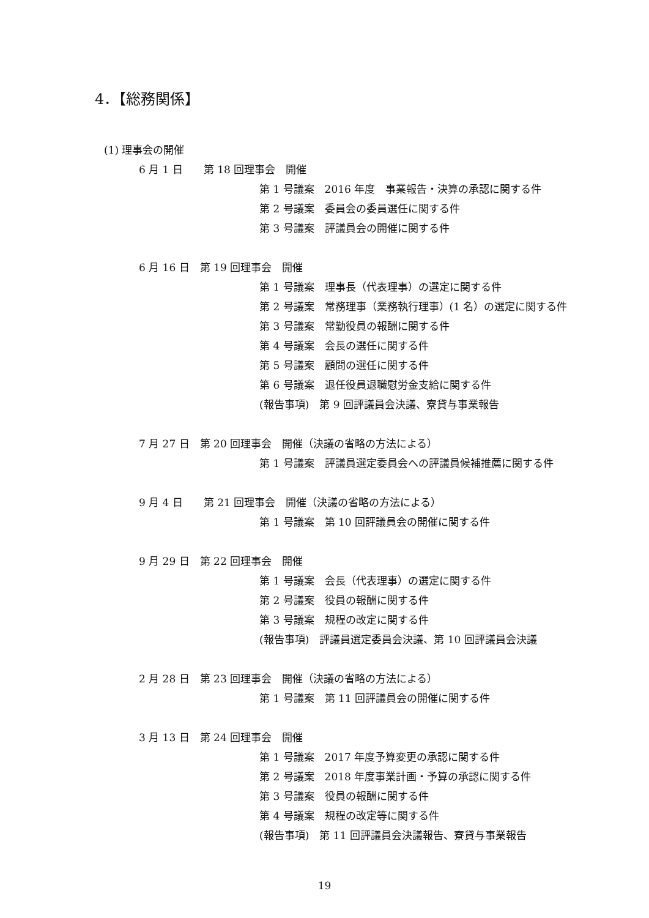4．【総務関係】
(1) 理事会の開催
6 月 1 日　　第 18 回理事会　開催
第 1 号議案　2016 年度　事業報告・決算の承認に関する件
第 2 号議案　委員会の委員選任に関する件
第 3 号議案　評議員会の開催に関する件
6 月 16 日　第 19 回理事会　開催
第 1 号議案　理事長（代表理事）の選定に関する件
第 2 号議案　常務理事（業務執行理事）(1 名）の選定に関する件
第 3 号議案　常勤役員の報酬に関する件
第 4 号議案　会長の選任に関する件
第 5 号議案　顧問の選任に関する件
第 6 号議案　退任役員退職慰労金支給に関する件
(報告事項)　第 9 回評議員会決議、寮貸与事業報告
7 月 27 日　第 20 回理事会　開催（決議の省略の方法による）
第 1 号議案　評議員選定委員会への評議員候補推薦に関する件
9 月 4 日　　第 21 回理事会　開催（決議の省略の方法による）
第 1 号議案　第 10 回評議員会の開催に関する件
9 月 29 日　第 22 回理事会　開催
第 1 号議案　会長（代表理事）の選定に関する件
第 2 号議案　役員の報酬に関する件
第 3 号議案　規程の改定に関する件
(報告事項)　評議員選定委員会決議、第 10 回評議員会決議
2 月 28 日　第 23 回理事会　開催（決議の省略の方法による）
第 1 号議案　第 11 回評議員会の開催に関する件
3 月 13 日　第 24 回理事会　開催
第 1 号議案　2017 年度予算変更の承認に関する件
第 2 号議案　2018 年度事業計画・予算の承認に関する件
第 3 号議案　役員の報酬に関する件
第 4 号議案　規程の改定等に関する件
(報告事項)　第 11 回評議員会決議報告、寮貸与事業報告
19